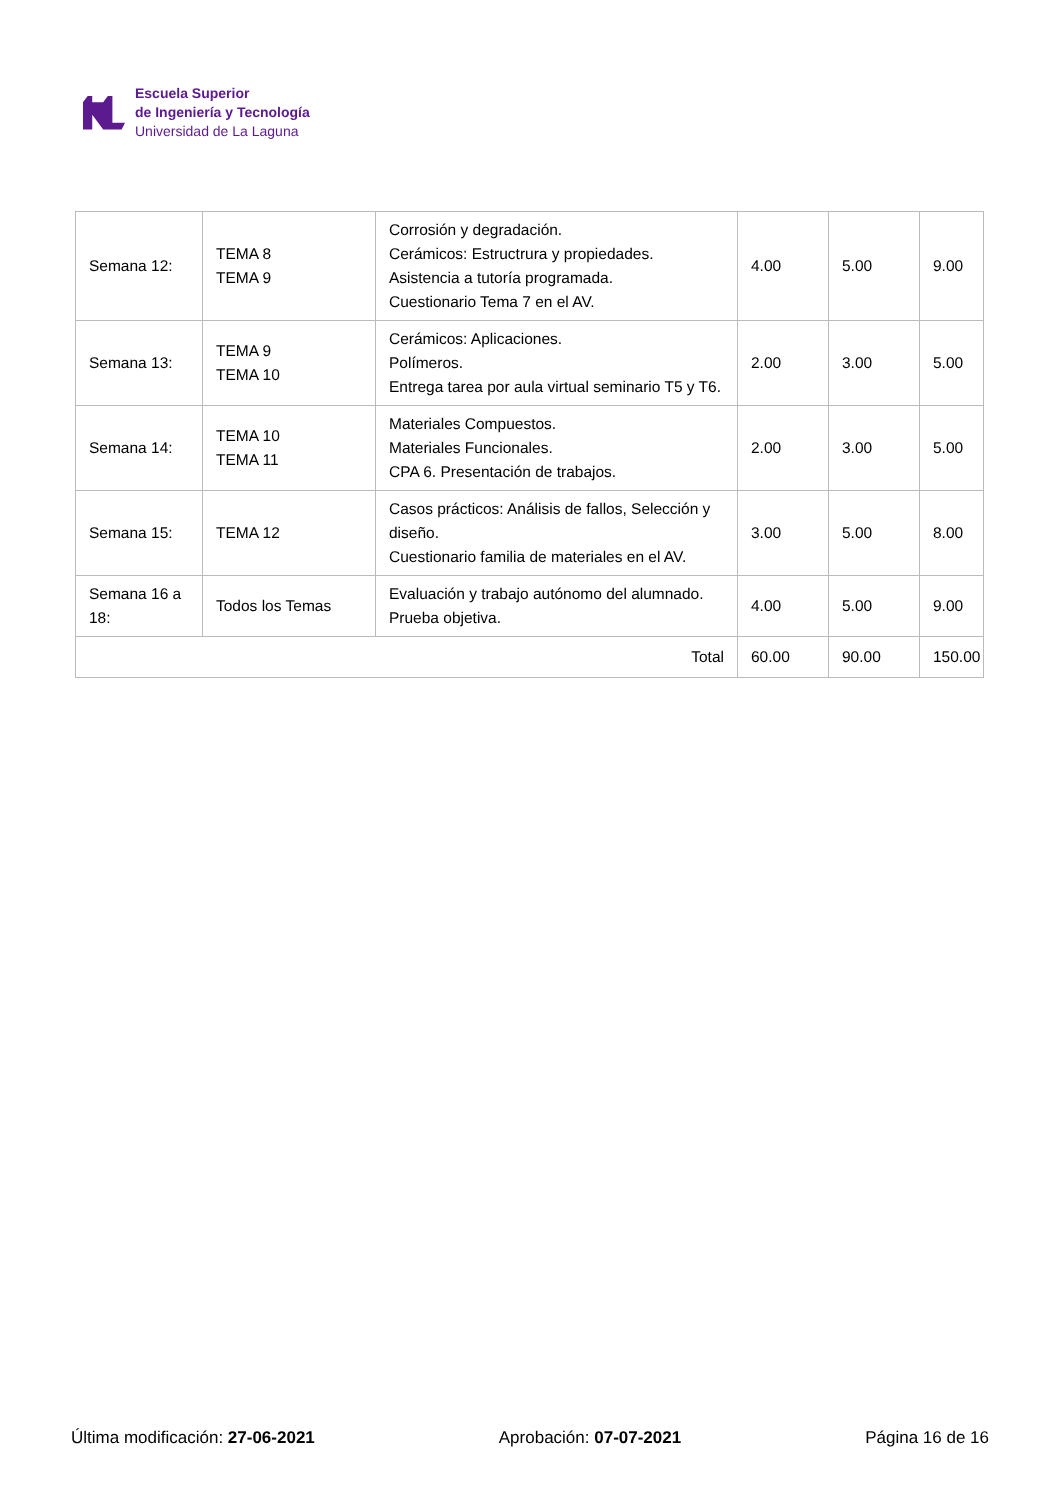Escuela Superior
de Ingeniería y Tecnología
Universidad de La Laguna
| Semana 12: | TEMA 8 TEMA 9 | Corrosión y degradación. Cerámicos: Estructrura y propiedades. Asistencia a tutoría programada. Cuestionario Tema 7 en el AV. | 4.00 | 5.00 | 9.00 |
| Semana 13: | TEMA 9 TEMA 10 | Cerámicos: Aplicaciones. Polímeros. Entrega tarea por aula virtual seminario T5 y T6. | 2.00 | 3.00 | 5.00 |
| Semana 14: | TEMA 10 TEMA 11 | Materiales Compuestos. Materiales Funcionales. CPA 6. Presentación de trabajos. | 2.00 | 3.00 | 5.00 |
| Semana 15: | TEMA 12 | Casos prácticos: Análisis de fallos, Selección y diseño. Cuestionario familia de materiales en el AV. | 3.00 | 5.00 | 8.00 |
| Semana 16 a 18: | Todos los Temas | Evaluación y trabajo autónomo del alumnado. Prueba objetiva. | 4.00 | 5.00 | 9.00 |
| Total | | | 60.00 | 90.00 | 150.00 |
Última modificación: 27-06-2021 Aprobación: 07-07-2021 Página 16 de 16